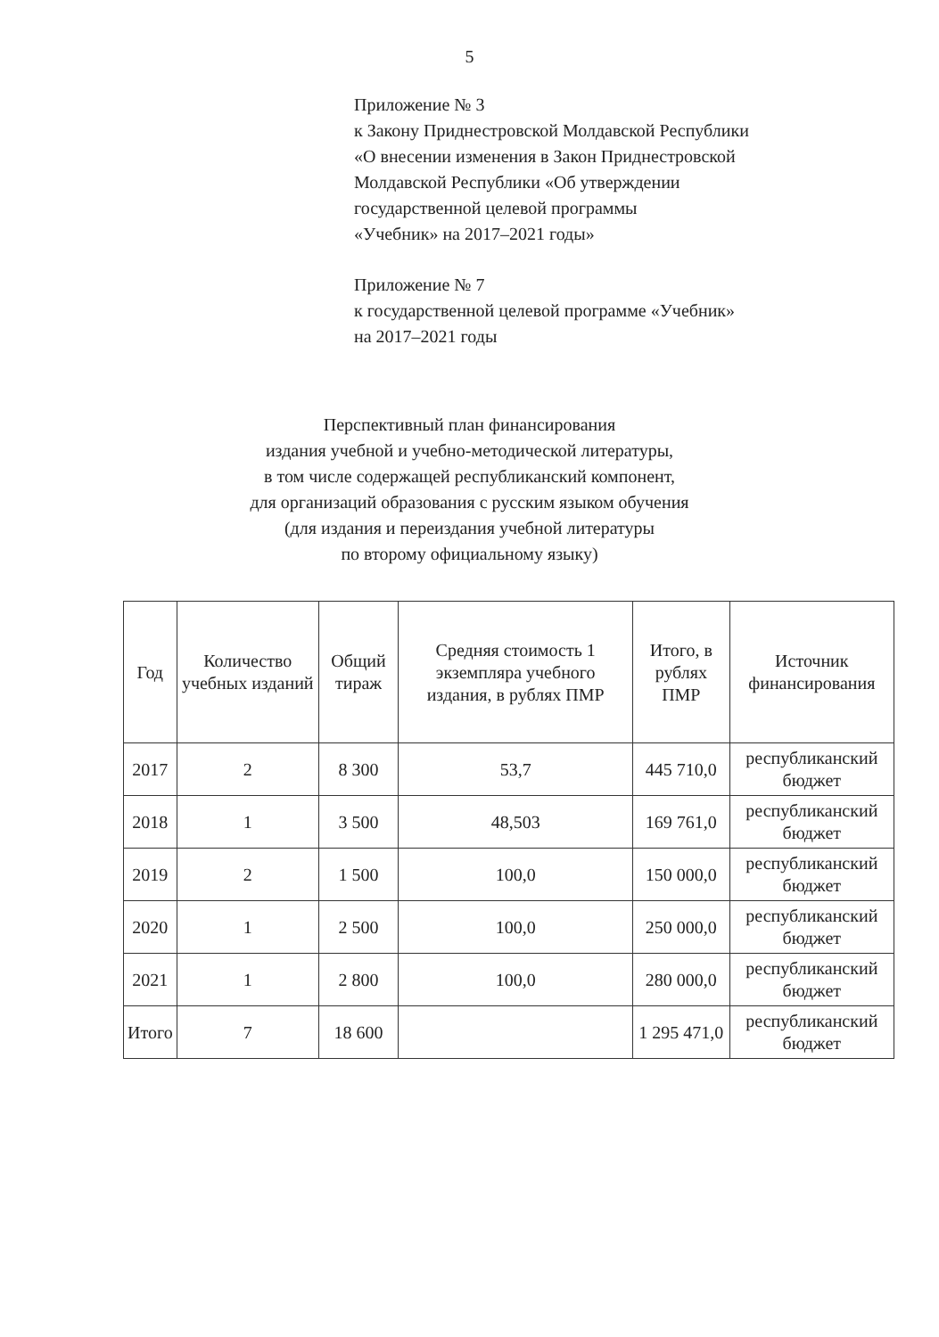5
Приложение № 3
к Закону Приднестровской Молдавской Республики
«О внесении изменения в Закон Приднестровской
Молдавской Республики «Об утверждении
государственной целевой программы
«Учебник» на 2017–2021 годы»
Приложение № 7
к государственной целевой программе «Учебник»
на 2017–2021 годы
Перспективный план финансирования
издания учебной и учебно-методической литературы,
в том числе содержащей республиканский компонент,
для организаций образования с русским языком обучения
(для издания и переиздания учебной литературы
по второму официальному языку)
| Год | Количество учебных изданий | Общий тираж | Средняя стоимость 1 экземпляра учебного издания, в рублях ПМР | Итого, в рублях ПМР | Источник финансирования |
| --- | --- | --- | --- | --- | --- |
| 2017 | 2 | 8 300 | 53,7 | 445 710,0 | республиканский бюджет |
| 2018 | 1 | 3 500 | 48,503 | 169 761,0 | республиканский бюджет |
| 2019 | 2 | 1 500 | 100,0 | 150 000,0 | республиканский бюджет |
| 2020 | 1 | 2 500 | 100,0 | 250 000,0 | республиканский бюджет |
| 2021 | 1 | 2 800 | 100,0 | 280 000,0 | республиканский бюджет |
| Итого | 7 | 18 600 | | 1 295 471,0 | республиканский бюджет |